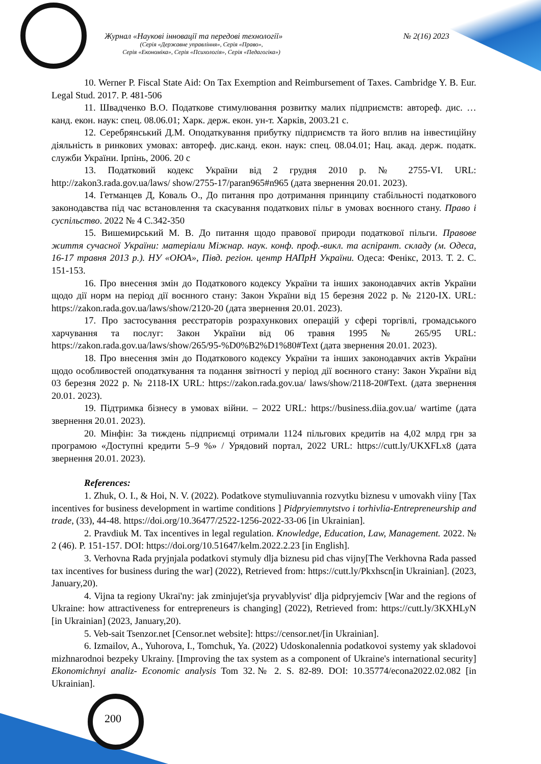Журнал «Наукові інновації та передові технології» № 2(16) 2023
(Серія «Державне управління», Серія «Право»,
Серія «Економіка», Серія «Психологія», Серія «Педагогіка»)
10. Werner P. Fiscal State Aid: On Tax Exemption and Reimbursement of Taxes. Cambridge Y. B. Eur. Legal Stud. 2017. P. 481-506
11. Швадченко В.О. Податкове стимулювання розвитку малих підприємств: автореф. дис. … канд. екон. наук: спец. 08.06.01; Харк. держ. екон. ун-т. Харків, 2003.21 с.
12. Серебрянський Д.М. Оподаткування прибутку підприємств та його вплив на інвестиційну діяльність в ринкових умовах: автореф. дис.канд. екон. наук: спец. 08.04.01; Нац. акад. держ. податк. служби України. Ірпінь, 2006. 20 с
13. Податковий кодекс України від 2 грудня 2010 р. № 2755-VI. URL: http://zakon3.rada.gov.ua/laws/ show/2755-17/paran965#n965 (дата звернення 20.01. 2023).
14. Гетманцев Д, Коваль О., До питання про дотримання принципу стабільності податкового законодавства під час встановлення та скасування податкових пільг в умовах воєнного стану. Право і суспільство. 2022 № 4 С.342-350
15. Вишемирський М. В. До питання щодо правової природи податкової пільги. Правове життя сучасної України: матеріали Міжнар. наук. конф. проф.-викл. та аспірант. складу (м. Одеса, 16-17 травня 2013 р.). НУ «ОЮА», Півд. регіон. центр НАПрН України. Одеса: Фенікс, 2013. Т. 2. С. 151-153.
16. Про внесення змін до Податкового кодексу України та інших законодавчих актів України щодо дії норм на період дії воєнного стану: Закон України від 15 березня 2022 р. № 2120-IX. URL: https://zakon.rada.gov.ua/laws/show/2120-20 (дата звернення 20.01. 2023).
17. Про застосування реєстраторів розрахункових операцій у сфері торгівлі, громадського харчування та послуг: Закон України від 06 травня 1995 № 265/95 URL: https://zakon.rada.gov.ua/laws/show/265/95-%D0%B2%D1%80#Text (дата звернення 20.01. 2023).
18. Про внесення змін до Податкового кодексу України та інших законодавчих актів України щодо особливостей оподаткування та подання звітності у період дії воєнного стану: Закон України від 03 березня 2022 р. № 2118-IX URL: https://zakon.rada.gov.ua/ laws/show/2118-20#Text. (дата звернення 20.01. 2023).
19. Підтримка бізнесу в умовах війни. – 2022 URL: https://business.diia.gov.ua/ wartime (дата звернення 20.01. 2023).
20. Мінфін: За тиждень підприємці отримали 1124 пільгових кредитів на 4,02 млрд грн за програмою «Доступні кредити 5–9 %» / Урядовий портал, 2022 URL: https://cutt.ly/UKXFLx8 (дата звернення 20.01. 2023).
References:
1. Zhuk, O. I., & Hoi, N. V. (2022). Podatkove stymuliuvannia rozvytku biznesu v umovakh viiny [Tax incentives for business development in wartime conditions ] Pidpryiemnytstvo i torhivlia-Entrepreneurship and trade, (33), 44-48. https://doi.org/10.36477/2522-1256-2022-33-06 [in Ukrainian].
2. Pravdiuk M. Tax incentives in legal regulation. Knowledge, Education, Law, Management. 2022. № 2 (46). P. 151-157. DOI: https://doi.org/10.51647/kelm.2022.2.23 [in English].
3. Verhovna Rada pryjnjala podatkovi stymuly dlja biznesu pid chas vijny[The Verkhovna Rada passed tax incentives for business during the war] (2022), Retrieved from: https://cutt.ly/Pkxhscn[in Ukrainian]. (2023, January,20).
4. Vijna ta regiony Ukrai'ny: jak zminjujet'sja pryvablyvist' dlja pidpryjemciv [War and the regions of Ukraine: how attractiveness for entrepreneurs is changing] (2022), Retrieved from: https://cutt.ly/3KXHLyN [in Ukrainian] (2023, January,20).
5. Veb-sait Tsenzor.net [Censor.net website]: https://censor.net/[in Ukrainian].
6. Izmailov, A., Yuhorova, I., Tomchuk, Ya. (2022) Udoskonalennia podatkovoi systemy yak skladovoi mizhnarodnoi bezpeky Ukrainy. [Improving the tax system as a component of Ukraine's international security] Ekonomichnyi analiz- Economic analysis Tom 32.№ 2. S. 82-89. DOI: 10.35774/econa2022.02.082 [in Ukrainian].
200